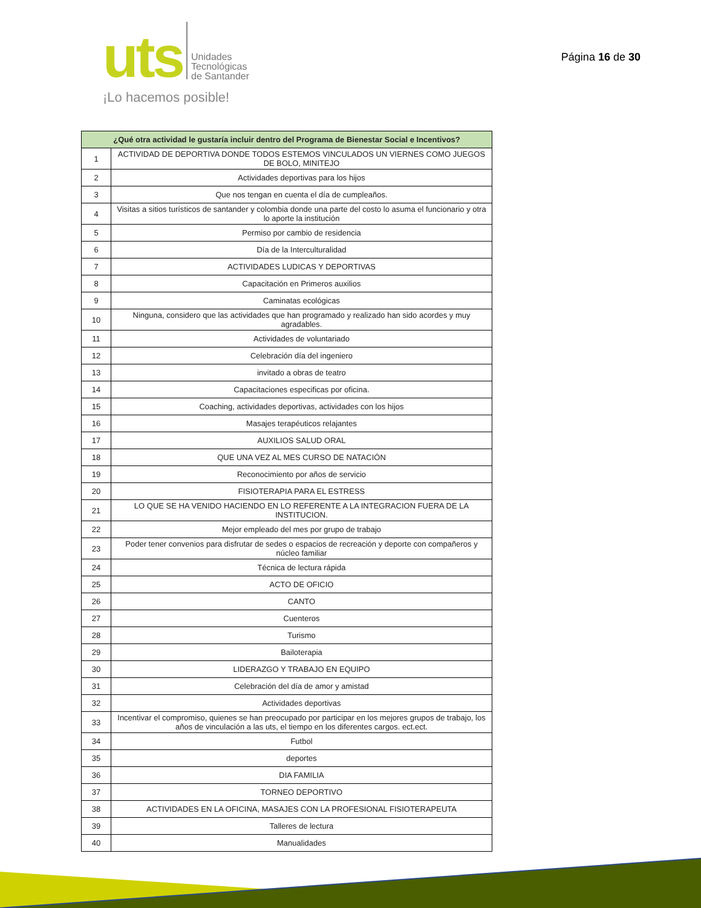uts
Unidades
Tecnológicas
de Santander
¡Lo hacemos posible!
Página 16 de 30
| ¿Qué otra actividad le gustaría incluir dentro del Programa de Bienestar Social e Incentivos? | |
| --- | --- |
| 1 | ACTIVIDAD DE DEPORTIVA DONDE TODOS ESTEMOS VINCULADOS UN VIERNES COMO JUEGOS DE BOLO, MINITEJO |
| 2 | Actividades deportivas para los hijos |
| 3 | Que nos tengan en cuenta el día de cumpleaños. |
| 4 | Visitas a sitios turísticos de santander y colombia donde una parte del costo lo asuma el funcionario y otra lo aporte la institución |
| 5 | Permiso por cambio de residencia |
| 6 | Día de la Interculturalidad |
| 7 | ACTIVIDADES LUDICAS Y DEPORTIVAS |
| 8 | Capacitación en Primeros auxilios |
| 9 | Caminatas ecológicas |
| 10 | Ninguna, considero que las actividades que han programado y realizado han sido acordes y muy agradables. |
| 11 | Actividades de voluntariado |
| 12 | Celebración día del ingeniero |
| 13 | invitado a obras de teatro |
| 14 | Capacitaciones especificas por oficina. |
| 15 | Coaching, actividades deportivas, actividades con los hijos |
| 16 | Masajes terapéuticos relajantes |
| 17 | AUXILIOS SALUD ORAL |
| 18 | QUE UNA VEZ AL MES CURSO DE NATACIÓN |
| 19 | Reconocimiento por años de servicio |
| 20 | FISIOTERAPIA PARA EL ESTRESS |
| 21 | LO QUE SE HA VENIDO HACIENDO EN LO REFERENTE A LA INTEGRACION FUERA DE LA INSTITUCION. |
| 22 | Mejor empleado del mes por grupo de trabajo |
| 23 | Poder tener convenios para disfrutar de sedes o espacios de recreación y deporte con compañeros y núcleo familiar |
| 24 | Técnica de lectura rápida |
| 25 | ACTO DE OFICIO |
| 26 | CANTO |
| 27 | Cuenteros |
| 28 | Turismo |
| 29 | Bailoterapia |
| 30 | LIDERAZGO Y TRABAJO EN EQUIPO |
| 31 | Celebración del día de amor y amistad |
| 32 | Actividades deportivas |
| 33 | Incentivar el compromiso, quienes se han preocupado por participar en los mejores grupos de trabajo, los años de vinculación a las uts, el tiempo en los diferentes cargos. ect.ect. |
| 34 | Futbol |
| 35 | deportes |
| 36 | DIA FAMILIA |
| 37 | TORNEO DEPORTIVO |
| 38 | ACTIVIDADES EN LA OFICINA, MASAJES CON LA PROFESIONAL FISIOTERAPEUTA |
| 39 | Talleres de lectura |
| 40 | Manualidades |